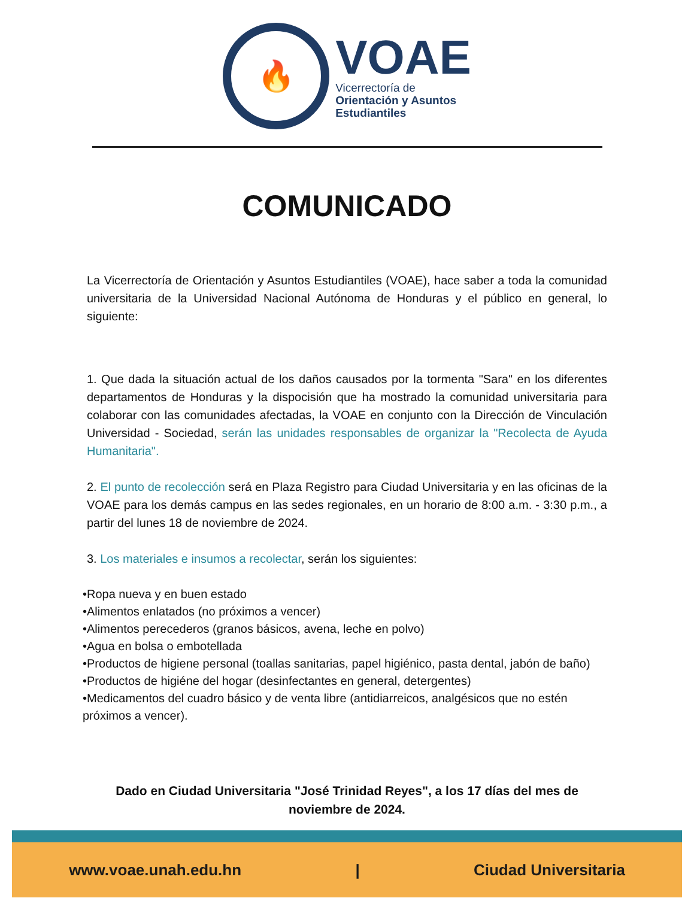🔥
VOAE
Vicerrectoría de
Orientación y Asuntos
Estudiantiles
COMUNICADO
La Vicerrectoría de Orientación y Asuntos Estudiantiles (VOAE), hace saber a toda la comunidad universitaria de la Universidad Nacional Autónoma de Honduras y el público en general, lo siguiente:
1. Que dada la situación actual de los daños causados por la tormenta "Sara" en los diferentes departamentos de Honduras y la dispocisión que ha mostrado la comunidad universitaria para colaborar con las comunidades afectadas, la VOAE en conjunto con la Dirección de Vinculación Universidad - Sociedad, serán las unidades responsables de organizar la "Recolecta de Ayuda Humanitaria".
2. El punto de recolección será en Plaza Registro para Ciudad Universitaria y en las oficinas de la VOAE para los demás campus en las sedes regionales, en un horario de 8:00 a.m. - 3:30 p.m., a partir del lunes 18 de noviembre de 2024.
3. Los materiales e insumos a recolectar, serán los siguientes:
•Ropa nueva y en buen estado
•Alimentos enlatados (no próximos a vencer)
•Alimentos perecederos (granos básicos, avena, leche en polvo)
•Agua en bolsa o embotellada
•Productos de higiene personal (toallas sanitarias, papel higiénico, pasta dental, jabón de baño)
•Productos de higiéne del hogar (desinfectantes en general, detergentes)
•Medicamentos del cuadro básico y de venta libre (antidiarreicos, analgésicos que no estén próximos a vencer).
Dado en Ciudad Universitaria "José Trinidad Reyes", a los 17 días del mes de noviembre de 2024.
www.voae.unah.edu.hn | Ciudad Universitaria